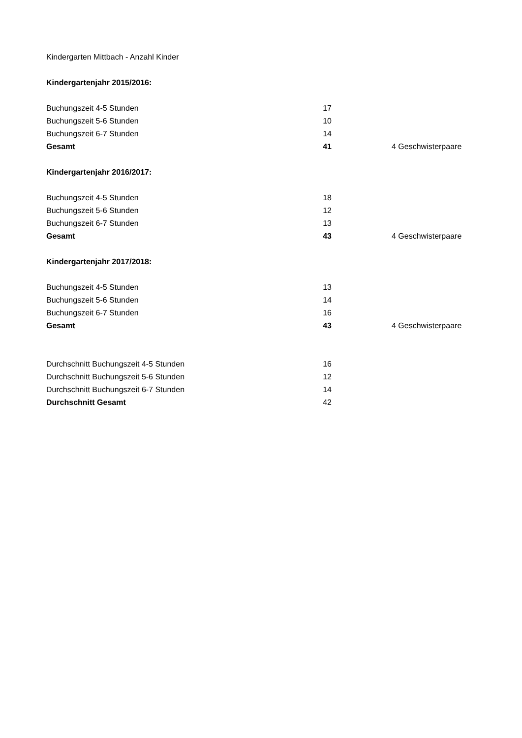Kindergarten Mittbach - Anzahl Kinder
Kindergartenjahr 2015/2016:
| Buchungszeit 4-5 Stunden | 17 | |
| Buchungszeit 5-6 Stunden | 10 | |
| Buchungszeit 6-7 Stunden | 14 | |
| Gesamt | 41 | 4 Geschwisterpaare |
Kindergartenjahr 2016/2017:
| Buchungszeit 4-5 Stunden | 18 | |
| Buchungszeit 5-6 Stunden | 12 | |
| Buchungszeit 6-7 Stunden | 13 | |
| Gesamt | 43 | 4 Geschwisterpaare |
Kindergartenjahr 2017/2018:
| Buchungszeit 4-5 Stunden | 13 | |
| Buchungszeit 5-6 Stunden | 14 | |
| Buchungszeit 6-7 Stunden | 16 | |
| Gesamt | 43 | 4 Geschwisterpaare |
| Durchschnitt Buchungszeit 4-5 Stunden | 16 |
| Durchschnitt Buchungszeit 5-6 Stunden | 12 |
| Durchschnitt Buchungszeit 6-7 Stunden | 14 |
| Durchschnitt Gesamt | 42 |